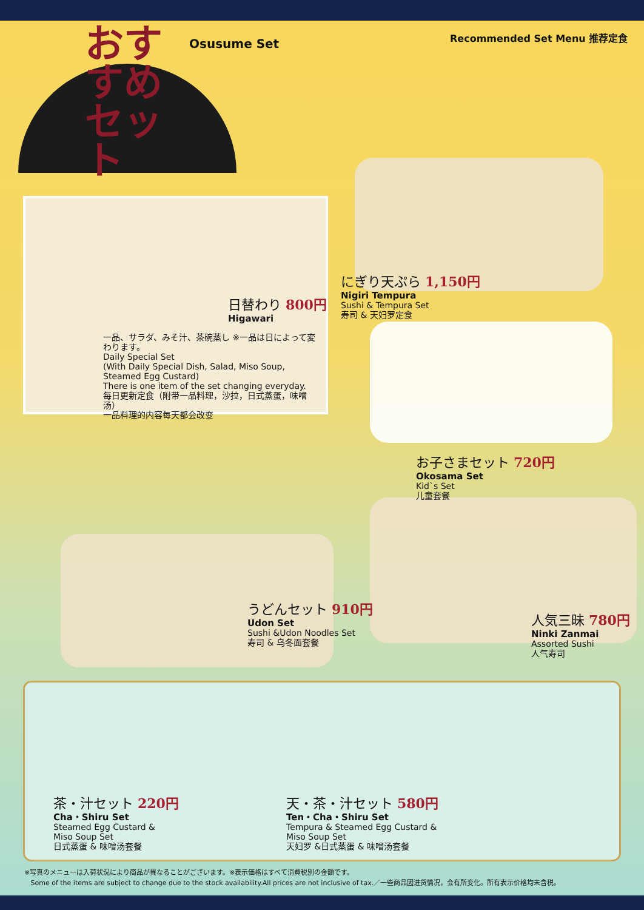おすすめ セット
Osusume Set Recommended Set Menu 推荐定食
日替わり 800円
Higawari
一品、サラダ、みそ汁、茶碗蒸し ※一品は日によって変わります。
Daily Special Set
(With Daily Special Dish, Salad, Miso Soup, Steamed Egg Custard)
There is one item of the set changing everyday.
每日更新定食（附带一品料理，沙拉，日式蒸蛋，味噌汤）
一品料理的内容每天都会改变
にぎり天ぷら 1,150円
Nigiri Tempura
Sushi & Tempura Set
寿司 & 天妇罗定食
お子さまセット 720円
Okosama Set
Kid`s Set
儿童套餐
うどんセット 910円
Udon Set
Sushi &Udon Noodles Set
寿司 & 乌冬面套餐
人気三昧 780円
Ninki Zanmai
Assorted Sushi
人气寿司
茶・汁セット 220円
Cha・Shiru Set
Steamed Egg Custard &
Miso Soup Set
日式蒸蛋 & 味噌汤套餐
天・茶・汁セット 580円
Ten・Cha・Shiru Set
Tempura & Steamed Egg Custard &
Miso Soup Set
天妇罗 &日式蒸蛋 & 味噌汤套餐
※写真のメニューは入荷状況により商品が異なることがございます。※表示価格はすべて消費税別の金額です。
Some of the items are subject to change due to the stock availability.All prices are not inclusive of tax.／一些商品因进货情况，会有所变化。所有表示价格均未含税。